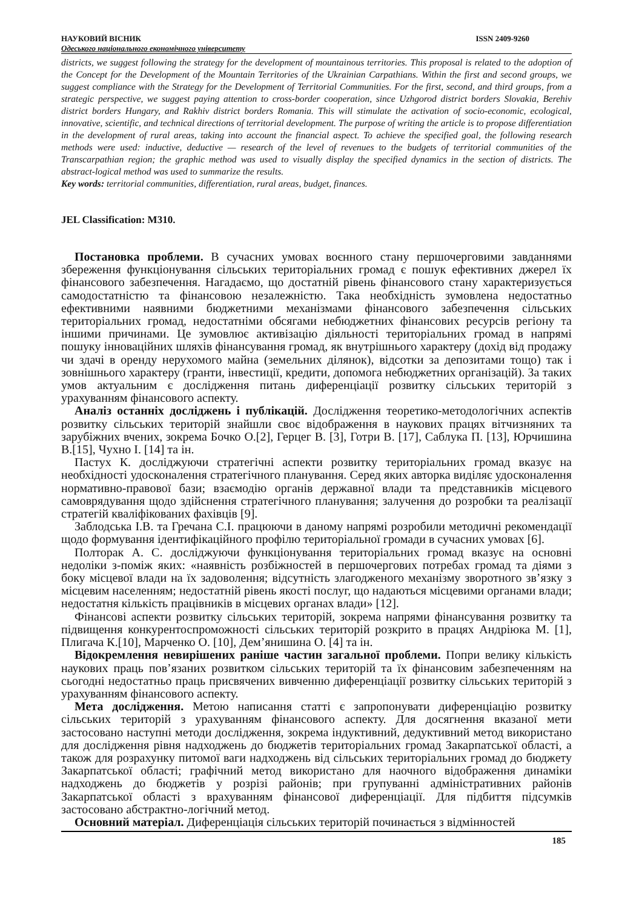НАУКОВИЙ ВІСНИК ISSN 2409-9260
Одеського національного економічного університету
districts, we suggest following the strategy for the development of mountainous territories. This proposal is related to the adoption of the Concept for the Development of the Mountain Territories of the Ukrainian Carpathians. Within the first and second groups, we suggest compliance with the Strategy for the Development of Territorial Communities. For the first, second, and third groups, from a strategic perspective, we suggest paying attention to cross-border cooperation, since Uzhgorod district borders Slovakia, Berehiv district borders Hungary, and Rakhiv district borders Romania. This will stimulate the activation of socio-economic, ecological, innovative, scientific, and technical directions of territorial development. The purpose of writing the article is to propose differentiation in the development of rural areas, taking into account the financial aspect. To achieve the specified goal, the following research methods were used: inductive, deductive — research of the level of revenues to the budgets of territorial communities of the Transcarpathian region; the graphic method was used to visually display the specified dynamics in the section of districts. The abstract-logical method was used to summarize the results.
Key words: territorial communities, differentiation, rural areas, budget, finances.
JEL Classification: M310.
Постановка проблеми. В сучасних умовах воєнного стану першочерговими завданнями збереження функціонування сільських територіальних громад є пошук ефективних джерел їх фінансового забезпечення. Нагадаємо, що достатній рівень фінансового стану характеризується самодостатністю та фінансовою незалежністю. Така необхідність зумовлена недостатньо ефективними наявними бюджетними механізмами фінансового забезпечення сільських територіальних громад, недостатніми обсягами небюджетних фінансових ресурсів регіону та іншими причинами. Це зумовлює активізацію діяльності територіальних громад в напрямі пошуку інноваційних шляхів фінансування громад, як внутрішнього характеру (дохід від продажу чи здачі в оренду нерухомого майна (земельних ділянок), відсотки за депозитами тощо) так і зовнішнього характеру (гранти, інвестиції, кредити, допомога небюджетних організацій). За таких умов актуальним є дослідження питань диференціації розвитку сільських територій з урахуванням фінансового аспекту.
Аналіз останніх досліджень і публікацій. Дослідження теоретико-методологічних аспектів розвитку сільських територій знайшли своє відображення в наукових працях вітчизняних та зарубіжних вчених, зокрема Бочко О.[2], Герцег В. [3], Готри В. [17], Саблука П. [13], Юрчишина В.[15], Чухно І. [14] та ін.
Пастух К. досліджуючи стратегічні аспекти розвитку територіальних громад вказує на необхідності удосконалення стратегічного планування. Серед яких авторка виділяє удосконалення нормативно-правової бази; взаємодію органів державної влади та представників місцевого самоврядування щодо здійснення стратегічного планування; залучення до розробки та реалізації стратегій кваліфікованих фахівців [9].
Заблодська І.В. та Гречана С.І. працюючи в даному напрямі розробили методичні рекомендації щодо формування ідентифікаційного профілю територіальної громади в сучасних умовах [6].
Полторак А. С. досліджуючи функціонування територіальних громад вказує на основні недоліки з-поміж яких: «наявність розбіжностей в першочергових потребах громад та діями з боку місцевої влади на їх задоволення; відсутність злагодженого механізму зворотного зв’язку з місцевим населенням; недостатній рівень якості послуг, що надаються місцевими органами влади; недостатня кількість працівників в місцевих органах влади» [12].
Фінансові аспекти розвитку сільських територій, зокрема напрями фінансування розвитку та підвищення конкурентоспроможності сільських територій розкрито в працях Андріюка М. [1], Плигача К.[10], Марченко О. [10], Дем’янишина О. [4] та ін.
Відокремлення невирішених раніше частин загальної проблеми. Попри велику кількість наукових праць пов’язаних розвитком сільських територій та їх фінансовим забезпеченням на сьогодні недостатньо праць присвячених вивченню диференціації розвитку сільських територій з урахуванням фінансового аспекту.
Мета дослідження. Метою написання статті є запропонувати диференціацію розвитку сільських територій з урахуванням фінансового аспекту. Для досягнення вказаної мети застосовано наступні методи дослідження, зокрема індуктивний, дедуктивний метод використано для дослідження рівня надходжень до бюджетів територіальних громад Закарпатської області, а також для розрахунку питомої ваги надходжень від сільських територіальних громад до бюджету Закарпатської області; графічний метод використано для наочного відображення динаміки надходжень до бюджетів у розрізі районів; при групуванні адміністративних районів Закарпатської області з врахуванням фінансової диференціації. Для підбиття підсумків застосовано абстрактно-логічний метод.
Основний матеріал. Диференціація сільських територій починається з відмінностей
185